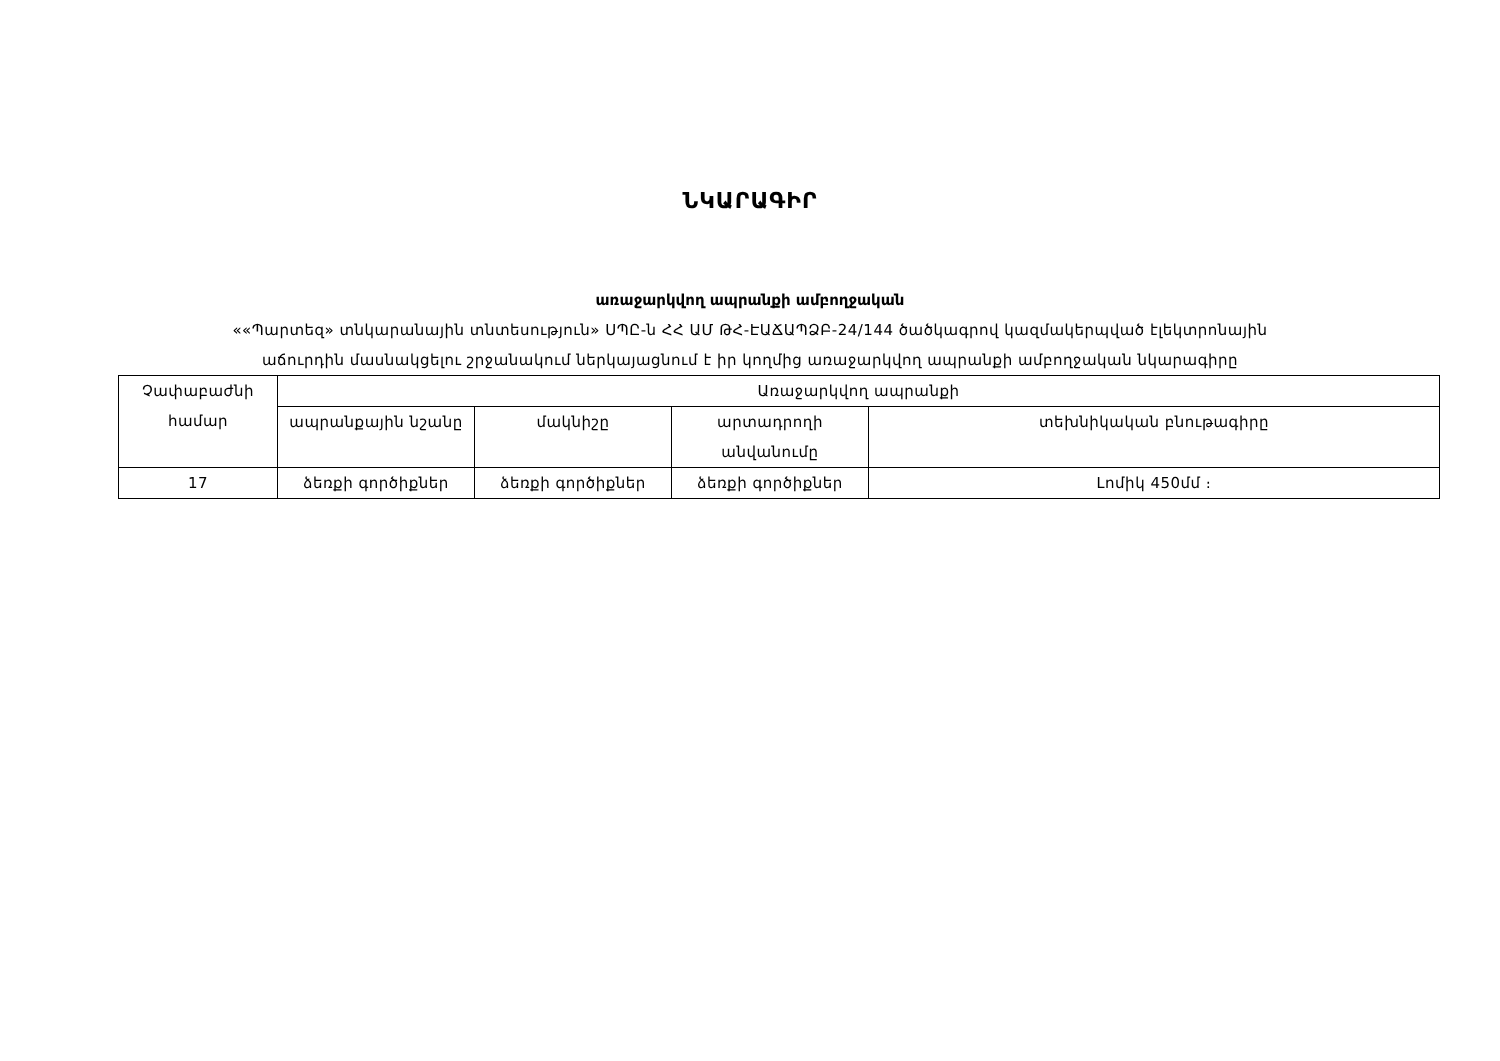ՆԿԱՐԱԳԻՐ
առաջարկվող ապրանքի ամբողջական
««Պարտեզ» տնկարանային տնտեսություն» ՍՊԸ-ն ՀՀ ԱՄ ԹՀ-ԷԱՃԱՊՁԲ-24/144 ծածկագրով կազմակերպված էլեկտրոնային
աճուրդին մասնակցելու շրջանակում ներկայացնում է իր կողմից առաջարկվող ապրանքի ամբողջական նկարագիրը
| Չափաբաժնի համար | Առաջարկվող ապրանքի | | | |
| | ապրանքային նշանը | մակնիշը | արտադրողի անվանումը | տեխնիկական բնութագիրը |
| 17 | ձեռքի գործիքներ | ձեռքի գործիքներ | ձեռքի գործիքներ | Լոմիկ 450մմ ։ |